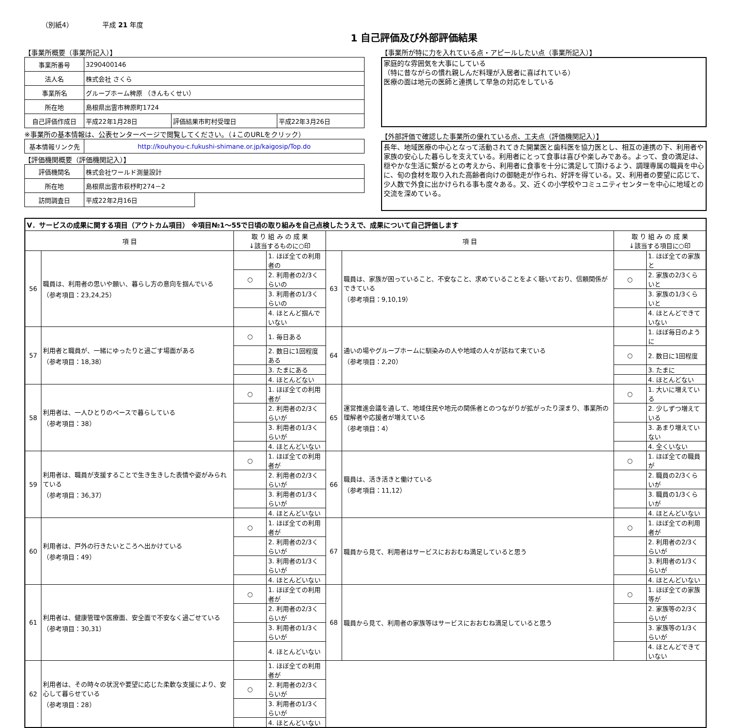（別紙4） 平成 21 年度
1 自己評価及び外部評価結果
【事業所概要（事業所記入）】
| 事業所番号 | 3290400146 | | |
| 法人名 | 株式会社 さくら | | |
| 事業所名 | グループホーム稗原 （きんもくせい） | | |
| 所在地 | 島根県出雲市稗原町1724 | | |
| 自己評価作成日 | 平成22年1月28日 | 評価結果市町村受理日 | 平成22年3月26日 |
※事業所の基本情報は、公表センターページで閲覧してください。（↓このURLをクリック）
| 基本情報リンク先 | http://kouhyou-c.fukushi-shimane.or.jp/kaigosip/Top.do |
【評価機関概要（評価機関記入）】
| 評価機関名 | 株式会社ワールド測量設計 | |
| 所在地 | 島根県出雲市萩杼町274－2 | |
| 訪問調査日 | 平成22年2月16日 | |
【事業所が特に力を入れている点・アピールしたい点（事業所記入）】
家庭的な雰囲気を大事にしている
（特に昔ながらの慣れ親しんだ料理が入居者に喜ばれている）
医療の面は地元の医師と連携して早急の対応をしている
【外部評価で確認した事業所の優れている点、工夫点（評価機関記入）】
長年、地域医療の中心となって活動されてきた開業医と歯科医を協力医とし、相互の連携の下、利用者や家族の安心した暮らしを支えている。利用者にとって食事は喜びや楽しみである。よって、食の満足は、穏やかな生活に繋がるとの考えから、利用者に食事を十分に満足して頂けるよう、調理専属の職員を中心に、旬の食材を取り入れた高齢者向けの御馳走が作られ、好評を得ている。又、利用者の要望に応じて、少人数で外食に出かけられる事も度々ある。又、近くの小学校やコミュニティセンターを中心に地域との交流を深めている。
| Ⅴ．サービスの成果に関する項目（アウトカム項目） ※項目№1～55で日頃の取り組みを自己点検したうえで、成果について自己評価します | | | | | | | |
| 項 目 | | 取 り 組 み の 成 果 ↓該当するものに○印 | | 項 目 | | 取 り 組 み の 成 果 ↓該当する項目に○印 | |
| 56 | 職員は、利用者の思いや願い、暮らし方の意向を掴んでいる （参考項目：23,24,25） | | 1. ほぼ全ての利用者の | 63 | 職員は、家族が困っていること、不安なこと、求めていることをよく聴いており、信頼関係ができている （参考項目：9,10,19） | | 1. ほぼ全ての家族と |
| | | ○ | 2. 利用者の2/3くらいの | | | ○ | 2. 家族の2/3くらいと |
| | | | 3. 利用者の1/3くらいの | | | | 3. 家族の1/3くらいと |
| | | | 4. ほとんど掴んでいない | | | | 4. ほとんどできていない |
| 57 | 利用者と職員が、一緒にゆったりと過ごす場面がある （参考項目：18,38） | ○ | 1. 毎日ある | 64 | 通いの場やグループホームに馴染みの人や地域の人々が訪ねて来ている （参考項目：2,20） | | 1. ほぼ毎日のように |
| | | | 2. 数日に1回程度ある | | | ○ | 2. 数日に1回程度 |
| | | | 3. たまにある | | | | 3. たまに |
| | | | 4. ほとんどない | | | | 4. ほとんどない |
| 58 | 利用者は、一人ひとりのペースで暮らしている （参考項目：38） | ○ | 1. ほぼ全ての利用者が | 65 | 運営推進会議を通して、地域住民や地元の関係者とのつながりが拡がったり深まり、事業所の理解者や応援者が増えている （参考項目：4） | ○ | 1. 大いに増えている |
| | | | 2. 利用者の2/3くらいが | | | | 2. 少しずつ増えている |
| | | | 3. 利用者の1/3くらいが | | | | 3. あまり増えていない |
| | | | 4. ほとんどいない | | | | 4. 全くいない |
| 59 | 利用者は、職員が支援することで生き生きした表情や姿がみられている （参考項目：36,37） | ○ | 1. ほぼ全ての利用者が | 66 | 職員は、活き活きと働けている （参考項目：11,12） | ○ | 1. ほぼ全ての職員が |
| | | | 2. 利用者の2/3くらいが | | | | 2. 職員の2/3くらいが |
| | | | 3. 利用者の1/3くらいが | | | | 3. 職員の1/3くらいが |
| | | | 4. ほとんどいない | | | | 4. ほとんどいない |
| 60 | 利用者は、戸外の行きたいところへ出かけている （参考項目：49） | ○ | 1. ほぼ全ての利用者が | 67 | 職員から見て、利用者はサービスにおおむね満足していると思う | ○ | 1. ほぼ全ての利用者が |
| | | | 2. 利用者の2/3くらいが | | | | 2. 利用者の2/3くらいが |
| | | | 3. 利用者の1/3くらいが | | | | 3. 利用者の1/3くらいが |
| | | | 4. ほとんどいない | | | | 4. ほとんどいない |
| 61 | 利用者は、健康管理や医療面、安全面で不安なく過ごせている （参考項目：30,31） | ○ | 1. ほぼ全ての利用者が | 68 | 職員から見て、利用者の家族等はサービスにおおむね満足していると思う | ○ | 1. ほぼ全ての家族等が |
| | | | 2. 利用者の2/3くらいが | | | | 2. 家族等の2/3くらいが |
| | | | 3. 利用者の1/3くらいが | | | | 3. 家族等の1/3くらいが |
| | | | 4. ほとんどいない | | | | 4. ほとんどできていない |
| 62 | 利用者は、その時々の状況や要望に応じた柔軟な支援により、安心して暮らせている （参考項目：28） | | 1. ほぼ全ての利用者が | | | | |
| | | ○ | 2. 利用者の2/3くらいが | | | | |
| | | | 3. 利用者の1/3くらいが | | | | |
| | | | 4. ほとんどいない | | | | |